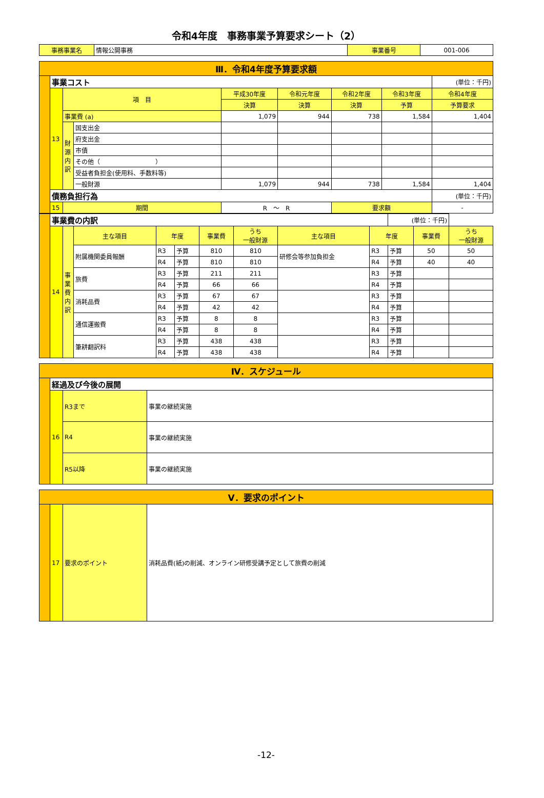令和4年度　事務事業予算要求シート（2）
| 事務事業名 | 情報公開事務 | 事業番号 | 001-006 |
| Ⅲ．令和4年度予算要求額 | | | | | | | | |
| | 事業コスト | | | | | | | (単位：千円) |
| | 13 | 項 目 | | 平成30年度 | 令和元年度 | 令和2年度 | 令和3年度 | 令和4年度 |
| | | | | 決算 | 決算 | 決算 | 予算 | 予算要求 |
| | | 事業費 (a) | | 1,079 | 944 | 738 | 1,584 | 1,404 |
| | | 財源内訳 | 国支出金 | | | | | |
| | | | 府支出金 | | | | | |
| | | | 市債 | | | | | |
| | | | その他（ ） | | | | | |
| | | | 受益者負担金(使用料、手数料等) | | | | | |
| | | | 一般財源 | 1,079 | 944 | 738 | 1,584 | 1,404 |
| | 債務負担行為 | | | | | | | (単位：千円) |
| | 15 | 期間 | | R ～ R | | 要求額 | | - |
| | 事業費の内訳 | | | | | | | | | (単位：千円) | | |
| | 14 | 事業費内訳 | 主な項目 | 年度 | | 事業費 | うち 一般財源 | 主な項目 | 年度 | | 事業費 | うち 一般財源 |
| | | | 附属機関委員報酬 | R3 | 予算 | 810 | 810 | 研修会等参加負担金 | R3 | 予算 | 50 | 50 |
| | | | | R4 | 予算 | 810 | 810 | | R4 | 予算 | 40 | 40 |
| | | | 旅費 | R3 | 予算 | 211 | 211 | | R3 | 予算 | | |
| | | | | R4 | 予算 | 66 | 66 | | R4 | 予算 | | |
| | | | 消耗品費 | R3 | 予算 | 67 | 67 | | R3 | 予算 | | |
| | | | | R4 | 予算 | 42 | 42 | | R4 | 予算 | | |
| | | | 通信運搬費 | R3 | 予算 | 8 | 8 | | R3 | 予算 | | |
| | | | | R4 | 予算 | 8 | 8 | | R4 | 予算 | | |
| | | | 筆耕翻訳料 | R3 | 予算 | 438 | 438 | | R3 | 予算 | | |
| | | | | R4 | 予算 | 438 | 438 | | R4 | 予算 | | |
| Ⅳ．スケジュール | | | |
| | 経過及び今後の展開 | | |
| | 16 | R3まで | 事業の継続実施 |
| | | R4 | 事業の継続実施 |
| | | R5以降 | 事業の継続実施 |
| Ⅴ．要求のポイント | | | |
| | 17 | 要求のポイント | 消耗品費(紙)の削減、オンライン研修受講予定として旅費の削減 |
-12-